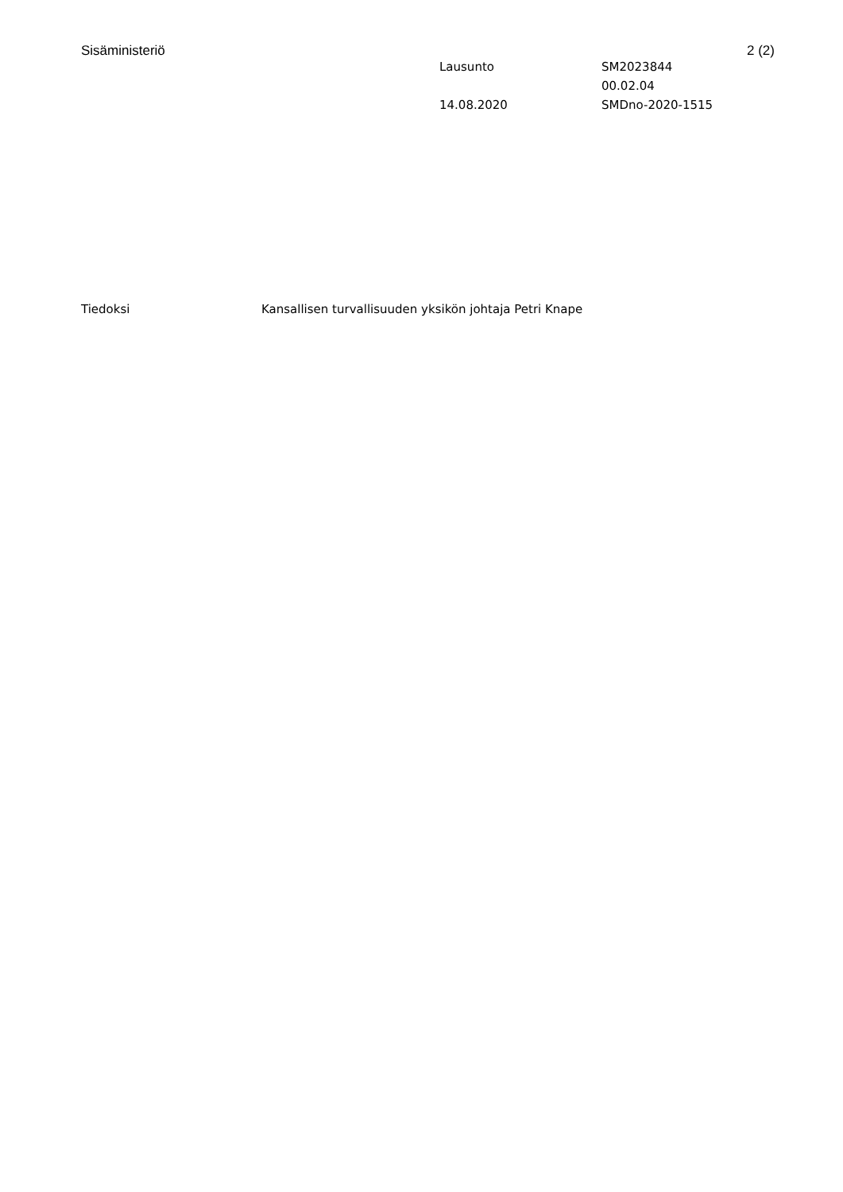Sisäministeriö 2 (2)
Lausunto
SM2023844
00.02.04
14.08.2020
SMDno-2020-1515
Tiedoksi Kansallisen turvallisuuden yksikön johtaja Petri Knape